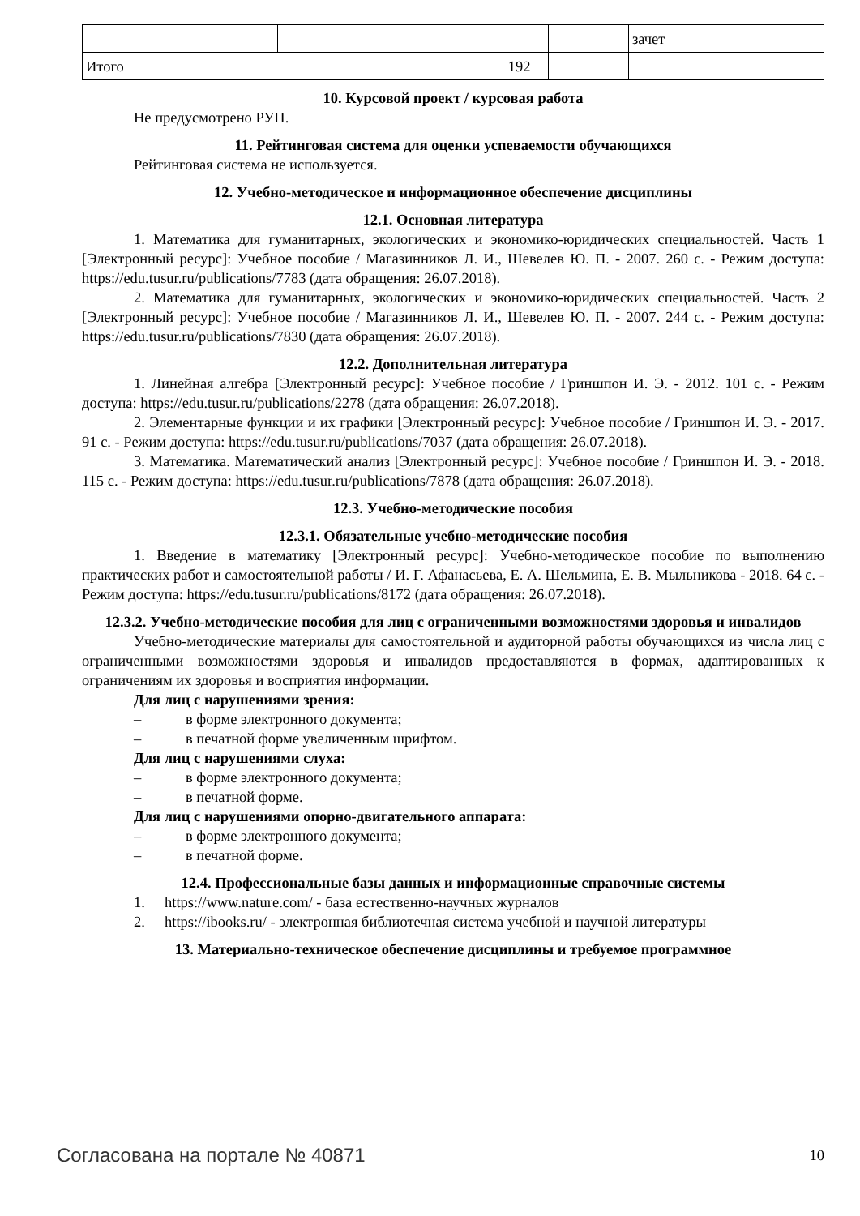| | | | | зачет |
| Итого | | 192 | | |
10. Курсовой проект / курсовая работа
Не предусмотрено РУП.
11. Рейтинговая система для оценки успеваемости обучающихся
Рейтинговая система не используется.
12. Учебно-методическое и информационное обеспечение дисциплины
12.1. Основная литература
1. Математика для гуманитарных, экологических и экономико-юридических специальностей. Часть 1 [Электронный ресурс]: Учебное пособие / Магазинников Л. И., Шевелев Ю. П. - 2007. 260 с. - Режим доступа: https://edu.tusur.ru/publications/7783 (дата обращения: 26.07.2018).
2. Математика для гуманитарных, экологических и экономико-юридических специальностей. Часть 2 [Электронный ресурс]: Учебное пособие / Магазинников Л. И., Шевелев Ю. П. - 2007. 244 с. - Режим доступа: https://edu.tusur.ru/publications/7830 (дата обращения: 26.07.2018).
12.2. Дополнительная литература
1. Линейная алгебра [Электронный ресурс]: Учебное пособие / Гриншпон И. Э. - 2012. 101 с. - Режим доступа: https://edu.tusur.ru/publications/2278 (дата обращения: 26.07.2018).
2. Элементарные функции и их графики [Электронный ресурс]: Учебное пособие / Гриншпон И. Э. - 2017. 91 с. - Режим доступа: https://edu.tusur.ru/publications/7037 (дата обращения: 26.07.2018).
3. Математика. Математический анализ [Электронный ресурс]: Учебное пособие / Гриншпон И. Э. - 2018. 115 с. - Режим доступа: https://edu.tusur.ru/publications/7878 (дата обращения: 26.07.2018).
12.3. Учебно-методические пособия
12.3.1. Обязательные учебно-методические пособия
1. Введение в математику [Электронный ресурс]: Учебно-методическое пособие по выполнению практических работ и самостоятельной работы / И. Г. Афанасьева, Е. А. Шельмина, Е. В. Мыльникова - 2018. 64 с. - Режим доступа: https://edu.tusur.ru/publications/8172 (дата обращения: 26.07.2018).
12.3.2. Учебно-методические пособия для лиц с ограниченными возможностями здоровья и инвалидов
Учебно-методические материалы для самостоятельной и аудиторной работы обучающихся из числа лиц с ограниченными возможностями здоровья и инвалидов предоставляются в формах, адаптированных к ограничениям их здоровья и восприятия информации.
Для лиц с нарушениями зрения:
– в форме электронного документа;
– в печатной форме увеличенным шрифтом.
Для лиц с нарушениями слуха:
– в форме электронного документа;
– в печатной форме.
Для лиц с нарушениями опорно-двигательного аппарата:
– в форме электронного документа;
– в печатной форме.
12.4. Профессиональные базы данных и информационные справочные системы
1. https://www.nature.com/ - база естественно-научных журналов
2. https://ibooks.ru/ - электронная библиотечная система учебной и научной литературы
13. Материально-техническое обеспечение дисциплины и требуемое программное
Согласована на портале № 40871 10